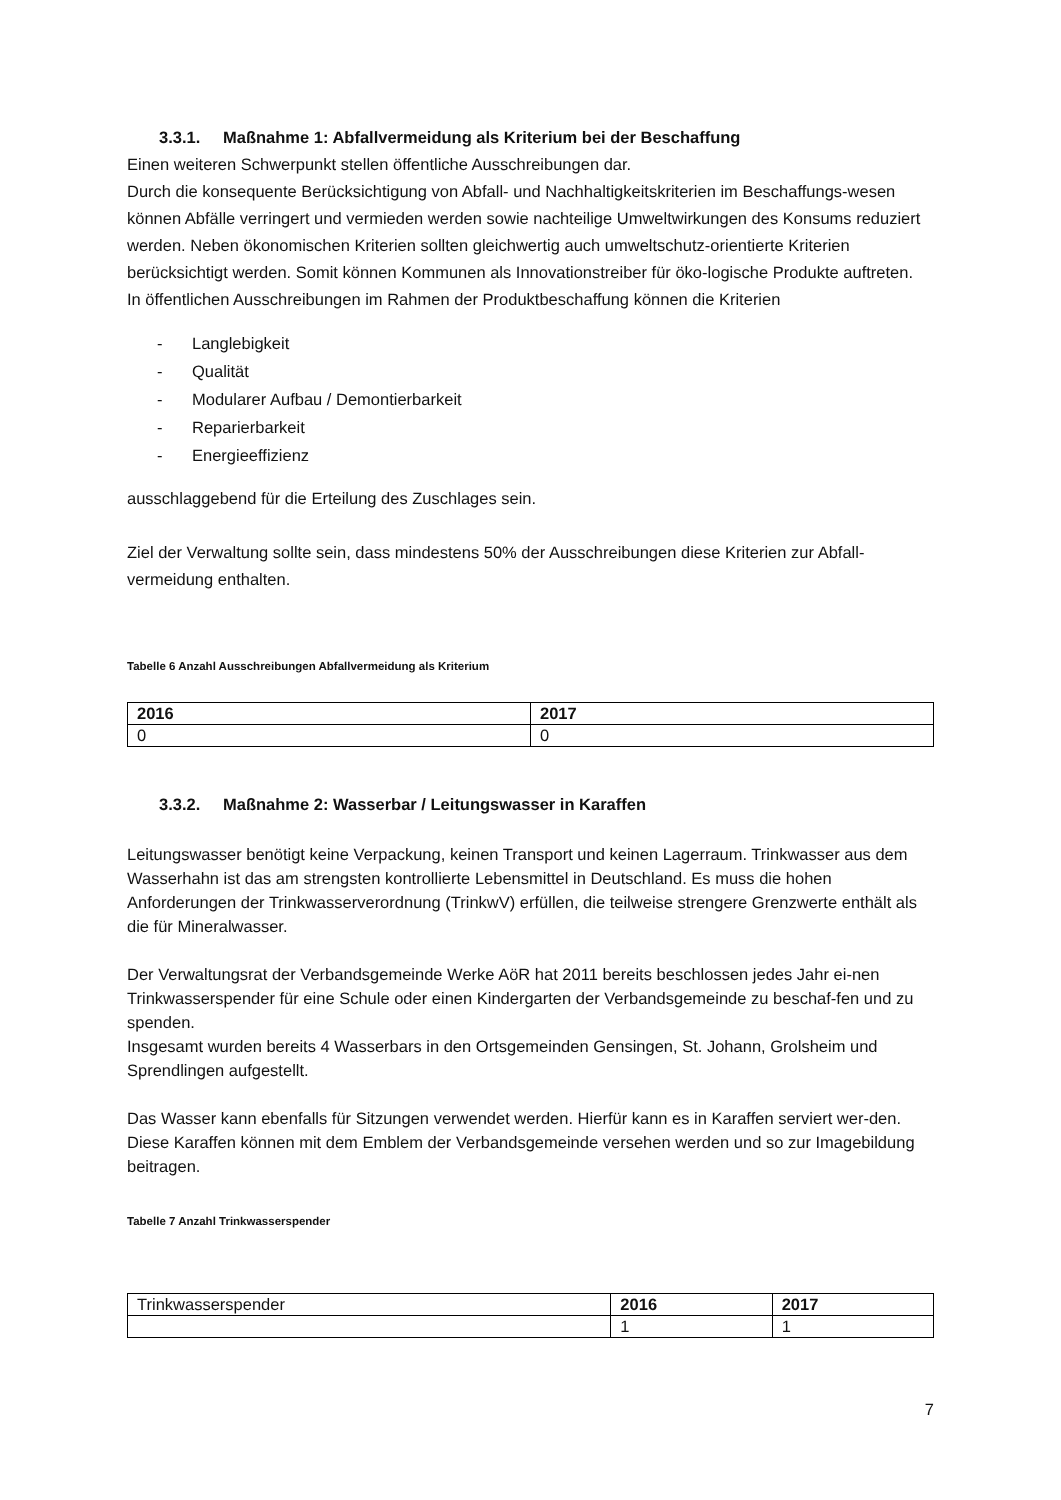3.3.1. Maßnahme 1: Abfallvermeidung als Kriterium bei der Beschaffung
Einen weiteren Schwerpunkt stellen öffentliche Ausschreibungen dar.
Durch die konsequente Berücksichtigung von Abfall- und Nachhaltigkeitskriterien im Beschaffungs-wesen können Abfälle verringert und vermieden werden sowie nachteilige Umweltwirkungen des Konsums reduziert werden. Neben ökonomischen Kriterien sollten gleichwertig auch umweltschutz-orientierte Kriterien berücksichtigt werden. Somit können Kommunen als Innovationstreiber für öko-logische Produkte auftreten.
In öffentlichen Ausschreibungen im Rahmen der Produktbeschaffung können die Kriterien
- Langlebigkeit
- Qualität
- Modularer Aufbau / Demontierbarkeit
- Reparierbarkeit
- Energieeffizienz
ausschlaggebend für die Erteilung des Zuschlages sein.
Ziel der Verwaltung sollte sein, dass mindestens 50% der Ausschreibungen diese Kriterien zur Abfall-vermeidung enthalten.
Tabelle 6 Anzahl Ausschreibungen Abfallvermeidung als Kriterium
| 2016 | 2017 |
| --- | --- |
| 0 | 0 |
3.3.2. Maßnahme 2: Wasserbar / Leitungswasser in Karaffen
Leitungswasser benötigt keine Verpackung, keinen Transport und keinen Lagerraum. Trinkwasser aus dem Wasserhahn ist das am strengsten kontrollierte Lebensmittel in Deutschland. Es muss die hohen Anforderungen der Trinkwasserverordnung (TrinkwV) erfüllen, die teilweise strengere Grenzwerte enthält als die für Mineralwasser.
Der Verwaltungsrat der Verbandsgemeinde Werke AöR hat 2011 bereits beschlossen jedes Jahr ei-nen Trinkwasserspender für eine Schule oder einen Kindergarten der Verbandsgemeinde zu beschaf-fen und zu spenden.
Insgesamt wurden bereits 4 Wasserbars in den Ortsgemeinden Gensingen, St. Johann, Grolsheim und Sprendlingen aufgestellt.
Das Wasser kann ebenfalls für Sitzungen verwendet werden. Hierfür kann es in Karaffen serviert wer-den. Diese Karaffen können mit dem Emblem der Verbandsgemeinde versehen werden und so zur Imagebildung beitragen.
Tabelle 7 Anzahl Trinkwasserspender
| Trinkwasserspender | 2016 | 2017 |
| | 1 | 1 |
7